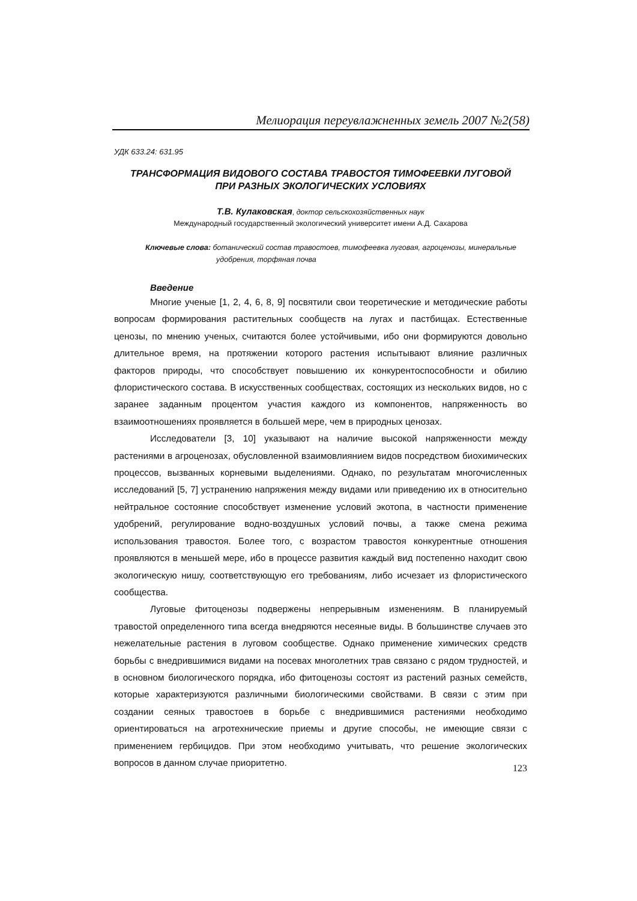Мелиорация переувлажненных земель 2007 №2(58)
УДК 633.24: 631.95
ТРАНСФОРМАЦИЯ ВИДОВОГО СОСТАВА ТРАВОСТОЯ ТИМОФЕЕВКИ ЛУГОВОЙ
ПРИ РАЗНЫХ ЭКОЛОГИЧЕСКИХ УСЛОВИЯХ
Т.В. Кулаковская, доктор сельскохозяйственных наук
Международный государственный экологический университет имени А.Д. Сахарова
Ключевые слова: ботанический состав травостоев, тимофеевка луговая, агроценозы, минеральные удобрения, торфяная почва
Введение
Многие ученые [1, 2, 4, 6, 8, 9] посвятили свои теоретические и методические работы вопросам формирования растительных сообществ на лугах и пастбищах. Естественные ценозы, по мнению ученых, считаются более устойчивыми, ибо они формируются довольно длительное время, на протяжении которого растения испытывают влияние различных факторов природы, что способствует повышению их конкурентоспособности и обилию флористического состава. В искусственных сообществах, состоящих из нескольких видов, но с заранее заданным процентом участия каждого из компонентов, напряженность во взаимоотношениях проявляется в большей мере, чем в природных ценозах.
Исследователи [3, 10] указывают на наличие высокой напряженности между растениями в агроценозах, обусловленной взаимовлиянием видов посредством биохимических процессов, вызванных корневыми выделениями. Однако, по результатам многочисленных исследований [5, 7] устранению напряжения между видами или приведению их в относительно нейтральное состояние способствует изменение условий экотопа, в частности применение удобрений, регулирование водно-воздушных условий почвы, а также смена режима использования травостоя. Более того, с возрастом травостоя конкурентные отношения проявляются в меньшей мере, ибо в процессе развития каждый вид постепенно находит свою экологическую нишу, соответствующую его требованиям, либо исчезает из флористического сообщества.
Луговые фитоценозы подвержены непрерывным изменениям. В планируемый травостой определенного типа всегда внедряются несеяные виды. В большинстве случаев это нежелательные растения в луговом сообществе. Однако применение химических средств борьбы с внедрившимися видами на посевах многолетних трав связано с рядом трудностей, и в основном биологического порядка, ибо фитоценозы состоят из растений разных семейств, которые характеризуются различными биологическими свойствами. В связи с этим при создании сеяных травостоев в борьбе с внедрившимися растениями необходимо ориентироваться на агротехнические приемы и другие способы, не имеющие связи с применением гербицидов. При этом необходимо учитывать, что решение экологических вопросов в данном случае приоритетно.
123